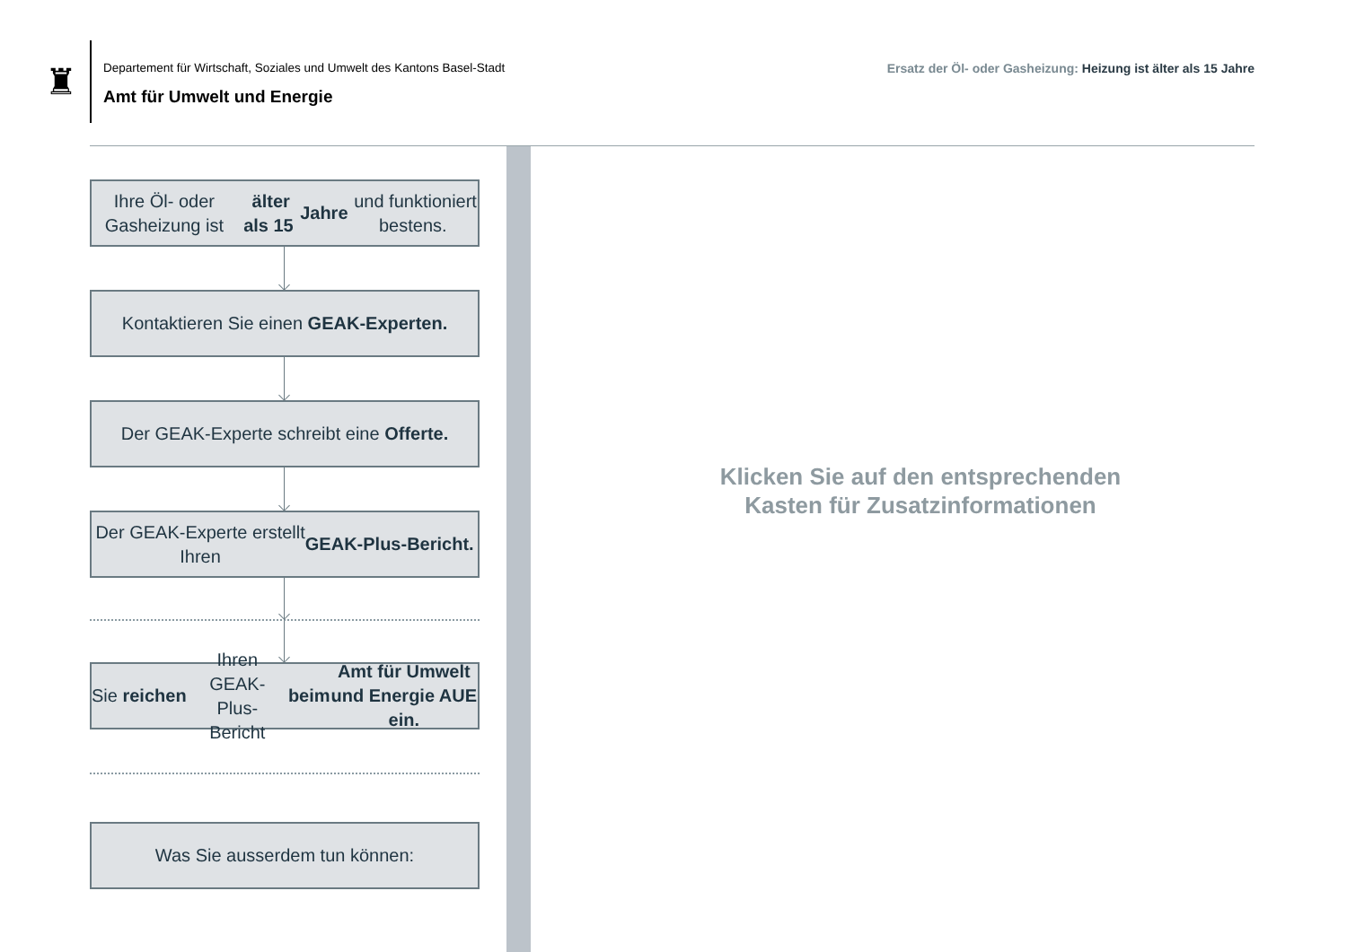♜
Departement für Wirtschaft, Soziales und Umwelt des Kantons Basel-Stadt
Amt für Umwelt und Energie
Ersatz der Öl- oder Gasheizung: Heizung ist älter als 15 Jahre
Ihre Öl- oder Gasheizung ist älter als 15
Jahre und funktioniert bestens.
Kontaktieren Sie einen GEAK-Experten.
Der GEAK-Experte schreibt eine Offerte.
Der GEAK-Experte erstellt
Ihren GEAK-Plus-Bericht.
Sie reichen Ihren GEAK-Plus-Bericht beim
Amt für Umwelt und Energie AUE ein.
Was Sie ausserdem tun können:
Klicken Sie auf den entsprechenden
Kasten für Zusatzinformationen